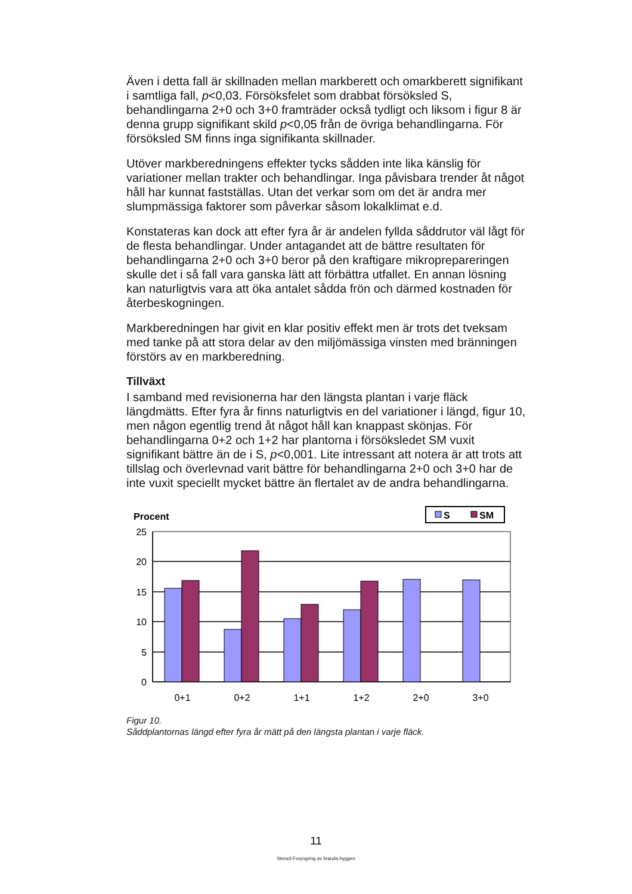Även i detta fall är skillnaden mellan markberett och omarkberett signifikant i samtliga fall, p<0,03. Försöksfelet som drabbat försöksled S, behandlingarna 2+0 och 3+0 framträder också tydligt och liksom i figur 8 är denna grupp signifikant skild p<0,05 från de övriga behandlingarna. För försöksled SM finns inga signifikanta skillnader.
Utöver markberedningens effekter tycks sådden inte lika känslig för variationer mellan trakter och behandlingar. Inga påvisbara trender åt något håll har kunnat fastställas. Utan det verkar som om det är andra mer slumpmässiga faktorer som påverkar såsom lokalklimat e.d.
Konstateras kan dock att efter fyra år är andelen fyllda såddrutor väl lågt för de flesta behandlingar. Under antagandet att de bättre resultaten för behandlingarna 2+0 och 3+0 beror på den kraftigare mikroprepareringen skulle det i så fall vara ganska lätt att förbättra utfallet. En annan lösning kan naturligtvis vara att öka antalet sådda frön och därmed kostnaden för återbeskogningen.
Markberedningen har givit en klar positiv effekt men är trots det tveksam med tanke på att stora delar av den miljömässiga vinsten med bränningen förstörs av en markberedning.
Tillväxt
I samband med revisionerna har den längsta plantan i varje fläck längdmätts. Efter fyra år finns naturligtvis en del variationer i längd, figur 10, men någon egentlig trend åt något håll kan knappast skönjas. För behandlingarna 0+2 och 1+2 har plantorna i försöksledet SM vuxit signifikant bättre än de i S, p<0,001. Lite intressant att notera är att trots att tillslag och överlevnad varit bättre för behandlingarna 2+0 och 3+0 har de inte vuxit speciellt mycket bättre än flertalet av de andra behandlingarna.
Procent
S
SM
25
20
15
10
5
0
0+1
0+2
1+1
1+2
2+0
3+0
Figur 10.
Såddplantornas längd efter fyra år mätt på den längsta plantan i varje fläck.
11
Stencil-Foryngring av branda hyggen